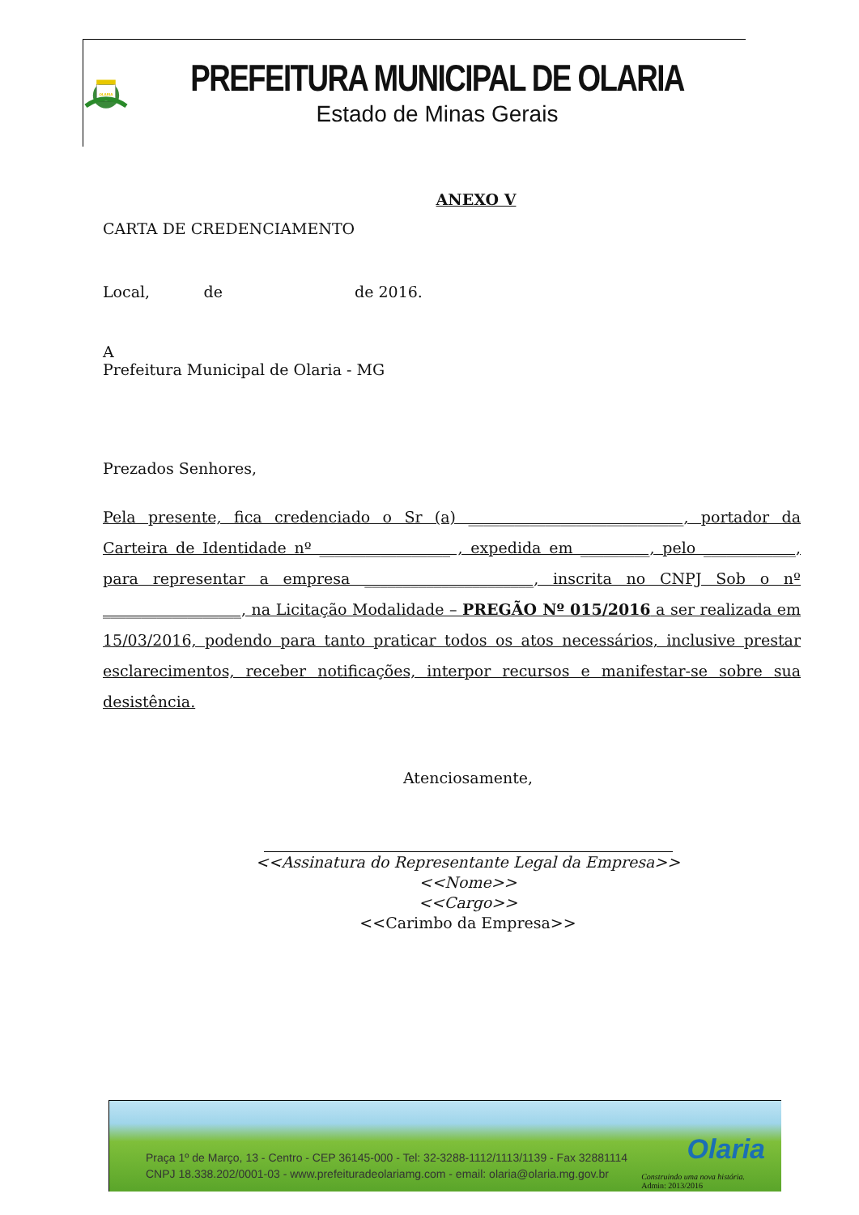OLARIA
PREFEITURA MUNICIPAL DE OLARIA
Estado de Minas Gerais
ANEXO V
CARTA DE CREDENCIAMENTO
Local, de de 2016.
A
Prefeitura Municipal de Olaria - MG
Prezados Senhores,
Pela presente, fica credenciado o Sr (a) ____________________________, portador da Carteira de Identidade nº _________________ , expedida em _________, pelo ____________, para representar a empresa ______________________, inscrita no CNPJ Sob o nº __________________, na Licitação Modalidade – PREGÃO Nº 015/2016 a ser realizada em 15/03/2016, podendo para tanto praticar todos os atos necessários, inclusive prestar esclarecimentos, receber notificações, interpor recursos e manifestar-se sobre sua desistência.
Atenciosamente,
<<Assinatura do Representante Legal da Empresa>>
<<Nome>>
<<Cargo>>
<<Carimbo da Empresa>>
Praça 1º de Março, 13 - Centro - CEP 36145-000 - Tel: 32-3288-1112/1113/1139 - Fax 32881114
CNPJ 18.338.202/0001-03 - www.prefeituradeolariamg.com - email: olaria@olaria.mg.gov.br
Olaria
Construindo uma nova história.
Admin: 2013/2016